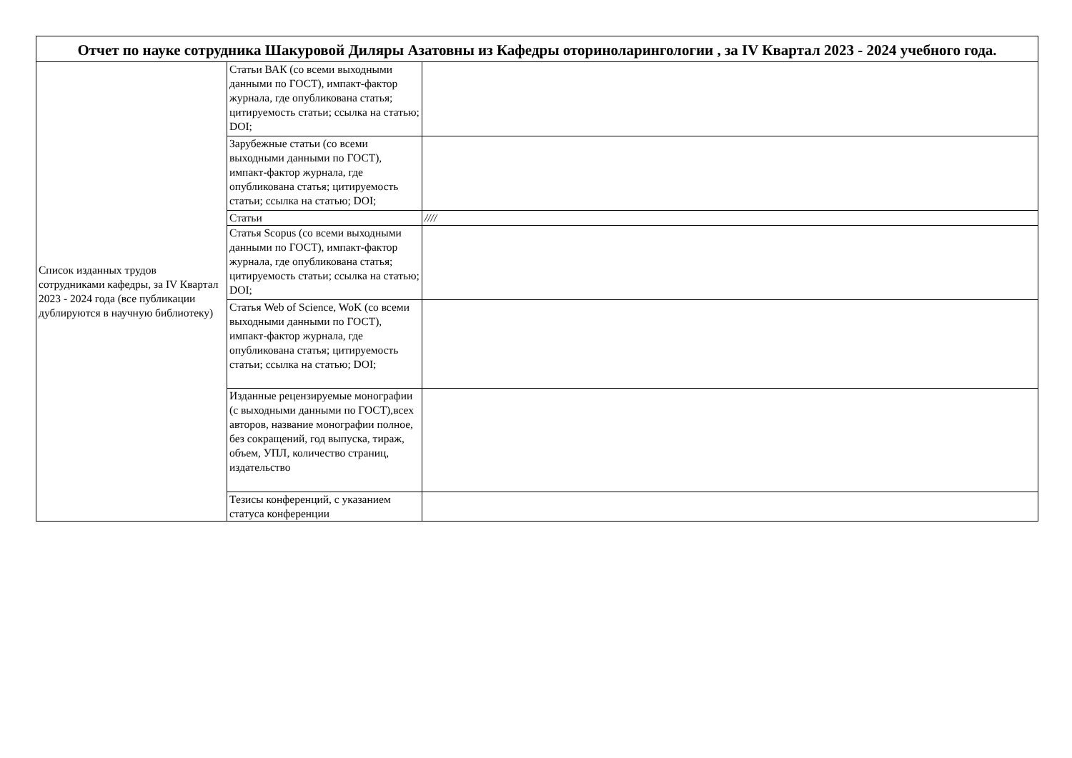| Отчет по науке сотрудника Шакуровой Диляры Азатовны из Кафедры оториноларингологии , за IV Квартал 2023 - 2024 учебного года. | | |
| --- | --- | --- |
| Список изданных трудов сотрудниками кафедры, за IV Квартал 2023 - 2024 года (все публикации дублируются в научную библиотеку) | Статьи ВАК (со всеми выходными данными по ГОСТ), импакт-фактор журнала, где опубликована статья; цитируемость статьи; ссылка на статью; DOI; | |
| | Зарубежные статьи (со всеми выходными данными по ГОСТ), импакт-фактор журнала, где опубликована статья; цитируемость статьи; ссылка на статью; DOI; | |
| | Статьи | //// |
| | Статья Scopus (со всеми выходными данными по ГОСТ), импакт-фактор журнала, где опубликована статья; цитируемость статьи; ссылка на статью; DOI; | |
| | Статья Web of Science, WoK (со всеми выходными данными по ГОСТ), импакт-фактор журнала, где опубликована статья; цитируемость статьи; ссылка на статью; DOI; | |
| | Изданные рецензируемые монографии (с выходными данными по ГОСТ),всех авторов, название монографии полное, без сокращений, год выпуска, тираж, объем, УПЛ, количество страниц, издательство | |
| | Тезисы конференций, с указанием статуса конференции | |